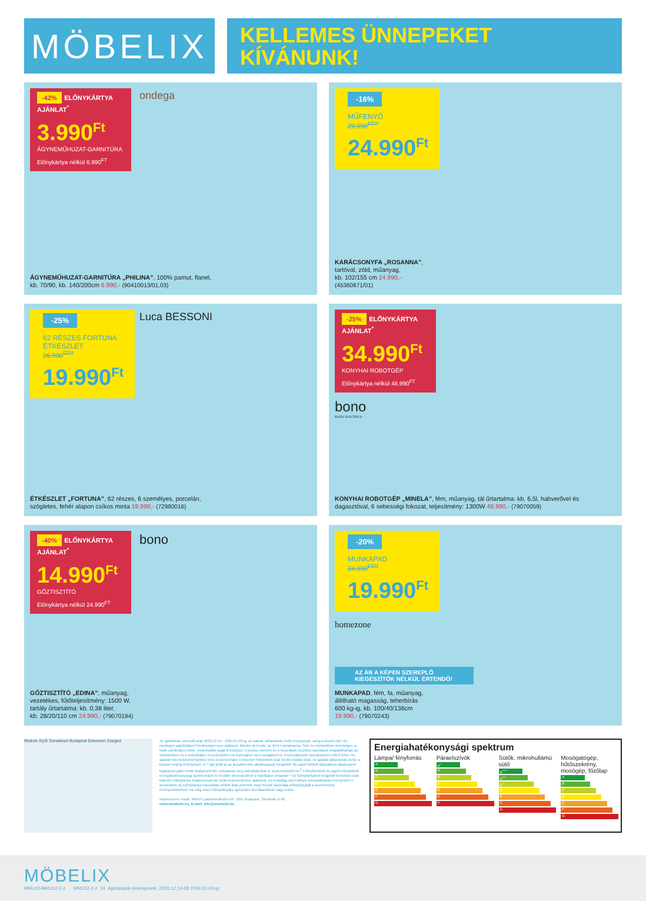MÖBELIX
KELLEMES ÜNNEPEKET
KÍVÁNUNK!
-42% ELŐNYKÁRTYA AJÁNLAT<sup>*</sup>
3.990<sup>Ft</sup>
ÁGYNEMŰHUZAT-GARNITÚRA
Előnykártya nélkül 6.990<sup>FT</sup>
ondega
ÁGYNEMŰHUZAT-GARNITÚRA „PHILINA”, 100% pamut, flanel,
kb. 70/90, kb. 140/200cm 6.990,- (90410013/01,03)
-16%
MŰFENYŐ
29.990<sup>FT**</sup>
24.990<sup>Ft</sup>
KARÁCSONYFA „ROSANNA”,
tartóval, zöld, műanyag,
kb. 102/155 cm 24.990,-
(45360671/01)
-25%
62 RÉSZES FORTUNA ÉTKÉSZLET
26.990<sup>FT**</sup>
19.990<sup>Ft</sup>
Luca BESSONI
ÉTKÉSZLET „FORTUNA”, 62 részes, 6 személyes, porcelán,
szögletes, fehér alapon csíkos minta 19.990,- (72980016)
-25% ELŐNYKÁRTYA AJÁNLAT<sup>*</sup>
34.990<sup>Ft</sup>
KONYHAI ROBOTGÉP
Előnykártya nélkül 46.990<sup>FT</sup>
bono
ENJOY ELECTRICS
KONYHAI ROBOTGÉP „MINELA”, fém, műanyag, tál űrtartalma: kb. 6,5l, habverővel és
dagasztóval, 6 sebességi fokozat, teljesítmény: 1300W 46.990,- (79070059)
-40% ELŐNYKÁRTYA AJÁNLAT<sup>*</sup>
14.990<sup>Ft</sup>
GŐZTISZTÍTÓ
Előnykártya nélkül 24.990<sup>FT</sup>
bono
GŐZTISZTÍTÓ „EDINA”, műanyag,
vezetékes, fűtőteljesítmény: 1500 W,
tartály űrtartalma: kb. 0,38 liter,
kb. 28/20/110 cm 24.990,- (79070194)
-20%
MUNKAPAD
24.990<sup>FT**</sup>
19.990<sup>Ft</sup>
homezone
AZ ÁR A KÉPEN SZEREPLŐ KIEGÉSZÍTŐK NÉLKÜL ÉRTENDŐ!
MUNKAPAD, fém, fa, műanyag,
állítható magasság, teherbírás
600 kg-ig, kb. 100/40/136cm
19.990,- (79070243)
Miskolc Győr Dunakeszi Budapest Debrecen Szeged
Az ajánlatban szereplő árak 2023.12.14 - 2024.01.03-ig, az ajánlat időtartamán belül érvényesek, amíg a készlet tart. Az esetleges sajtóhibákért felelősséget nem vállalunk. Minden ár bruttó, az ÁFÁ-t tartalmazza. Szín és mintaeltérés lehetséges, a fotók szimbolikus fotók, modellváltás jogát fenntartjuk. A pontos méretek és a használati, kezelési utasítások megtalálhatóak az üzleteinkben és a weboldalon. Kereskedelmi mennyiségben nem szolgálunk ki. A színválaszték áruházanként eltérő lehet. Az ajánlat más kedvezményekkel nem összevonható! A képeken feltüntetett árak bruttó eladási árak. Az ajánlat időtartamán belül, a készlet erejéig érvényesek. A **-gal jelölt ár az árcsökkentés alkalmazását megelőző 30 napot felölelő időszakban alkalmazott legalacsonyabb bruttó árakat jelentik. Látogassa meg weboldalunkat is: www.moebelix.hu<sup>1)</sup> A fényforrások és egyéb készülékek energiahatékonysági spektrumáról és további információkról a hátoldalon olvashat! * Az Előnykártyával megjelölt termékek csak Möbelix Előnykártya tulajdonosoknak szóló kedvezményes ajánlatok, és kizárólag ezen kártya felmutatásával érvényesek! A weboldalon az Előnykártya használata nélküli árak jelennek meg! Kérjük használja előnykártyáját a kedvezmény érvényesítéséhez! Ha még nincs Előnykártyája, igényeljen áruházainkban vagy online.
Impresszum: Kiadó: MMXH Lakberendezési Kft. 1095 Budapest, Soroksári út 86.
www.moebelix.hu, E-mail: info@moebelix.hu
Energiahatékonysági spektrum
Lámpa/ fényforrás
A
B
C
D
E
F
G
Páraelszívók
A<sup>+</sup>
A
B
C
D
E
F
Sütők, mikrohullámú sütő
A<sup>+++</sup>
A<sup>++</sup>
A<sup>+</sup>
A
B
C
D
Mosógatógép, hűtőszekrény, mosógép, főzőlap
A
B
C
D
E
F
G
MÖBELIX
MHUz0-MHU12-3-z MHU12-3-z 24 Ajánlataink érvényesek: 2023.12.14-től 2024.01.03-ig